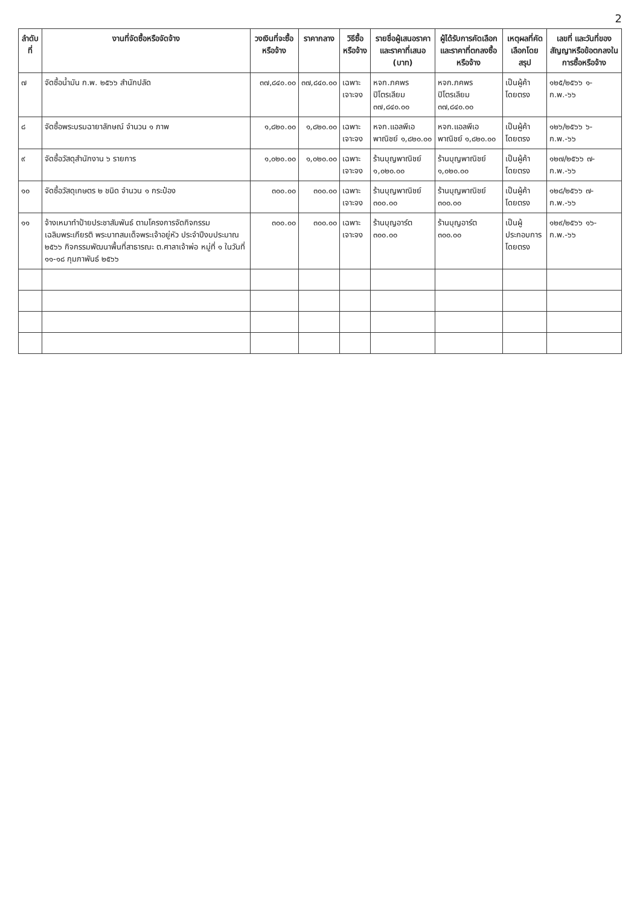2
| ลำดับที่ | งานที่จัดซื้อหรือจัดจ้าง | วงเงินที่จะซื้อหรือจ้าง | ราคากลาง | วิธีซื้อหรือจ้าง | รายชื่อผู้เสนอราคาและราคาที่เสนอ (บาท) | ผู้ได้รับการคัดเลือกและราคาที่ตกลงซื้อหรือจ้าง | เหตุผลที่คัดเลือกโดยสรุป | เลขที่ และวันที่ของสัญญาหรือข้อตกลงในการซื้อหรือจ้าง |
| --- | --- | --- | --- | --- | --- | --- | --- | --- |
| ๗ | จัดซื้อน้ำมัน ก.พ. ๒๕๖๖ สำนักปลัด | ๓๗,๘๔๐.๐๐ | ๓๗,๘๔๐.๐๐ | เฉพาะเจาะจง | หจก.ภคพรปิโตรเลียม ๓๗,๘๔๐.๐๐ | หจก.ภคพรปิโตรเลียม ๓๗,๘๔๐.๐๐ | เป็นผู้ค้าโดยตรง | ๑๒๕/๒๕๖๖ ๑-ก.พ.-๖๖ |
| ๘ | จัดซื้อพระบรมฉายาลักษณ์ จำนวน ๑ ภาพ | ๑,๘๒๐.๐๐ | ๑,๘๒๐.๐๐ | เฉพาะเจาะจง | หจก.แอลพีเอพาณิชย์ ๑,๘๒๐.๐๐ | หจก.แอลพีเอพาณิชย์ ๑,๘๒๐.๐๐ | เป็นผู้ค้าโดยตรง | ๑๒๖/๒๕๖๖ ๖-ก.พ.-๖๖ |
| ๙ | จัดซื้อวัสดุสำนักงาน ๖ รายการ | ๑,๐๒๐.๐๐ | ๑,๐๒๐.๐๐ | เฉพาะเจาะจง | ร้านบุญพาณิชย์ ๑,๐๒๐.๐๐ | ร้านบุญพาณิชย์ ๑,๐๒๐.๐๐ | เป็นผู้ค้าโดยตรง | ๑๒๗/๒๕๖๖ ๗-ก.พ.-๖๖ |
| ๑๐ | จัดซื้อวัสดุเกษตร ๒ ชนิด จำนวน ๑ กระป๋อง | ๓๐๐.๐๐ | ๓๐๐.๐๐ | เฉพาะเจาะจง | ร้านบุญพาณิชย์ ๓๐๐.๐๐ | ร้านบุญพาณิชย์ ๓๐๐.๐๐ | เป็นผู้ค้าโดยตรง | ๑๒๘/๒๕๖๖ ๗-ก.พ.-๖๖ |
| ๑๑ | จ้างเหมาทำป้ายประชาสัมพันธ์ ตามโครงการจัดกิจกรรมเฉลิมพระเกียรติ พระบาทสมเด็จพระเจ้าอยู่หัว ประจำปีงบประมาณ ๒๕๖๖ กิจกรรมพัฒนาพื้นที่สาธารณะ ต.ศาลาเจ้าพ่อ หมู่ที่ ๑ ในวันที่ ๑๑-๑๘ กุมภาพันธ์ ๒๕๖๖ | ๓๐๐.๐๐ | ๓๐๐.๐๐ | เฉพาะเจาะจง | ร้านบุญอาร์ต ๓๐๐.๐๐ | ร้านบุญอาร์ต ๓๐๐.๐๐ | เป็นผู้ประกอบการโดยตรง | ๑๒๙/๒๕๖๖ ๑๖-ก.พ.-๖๖ |